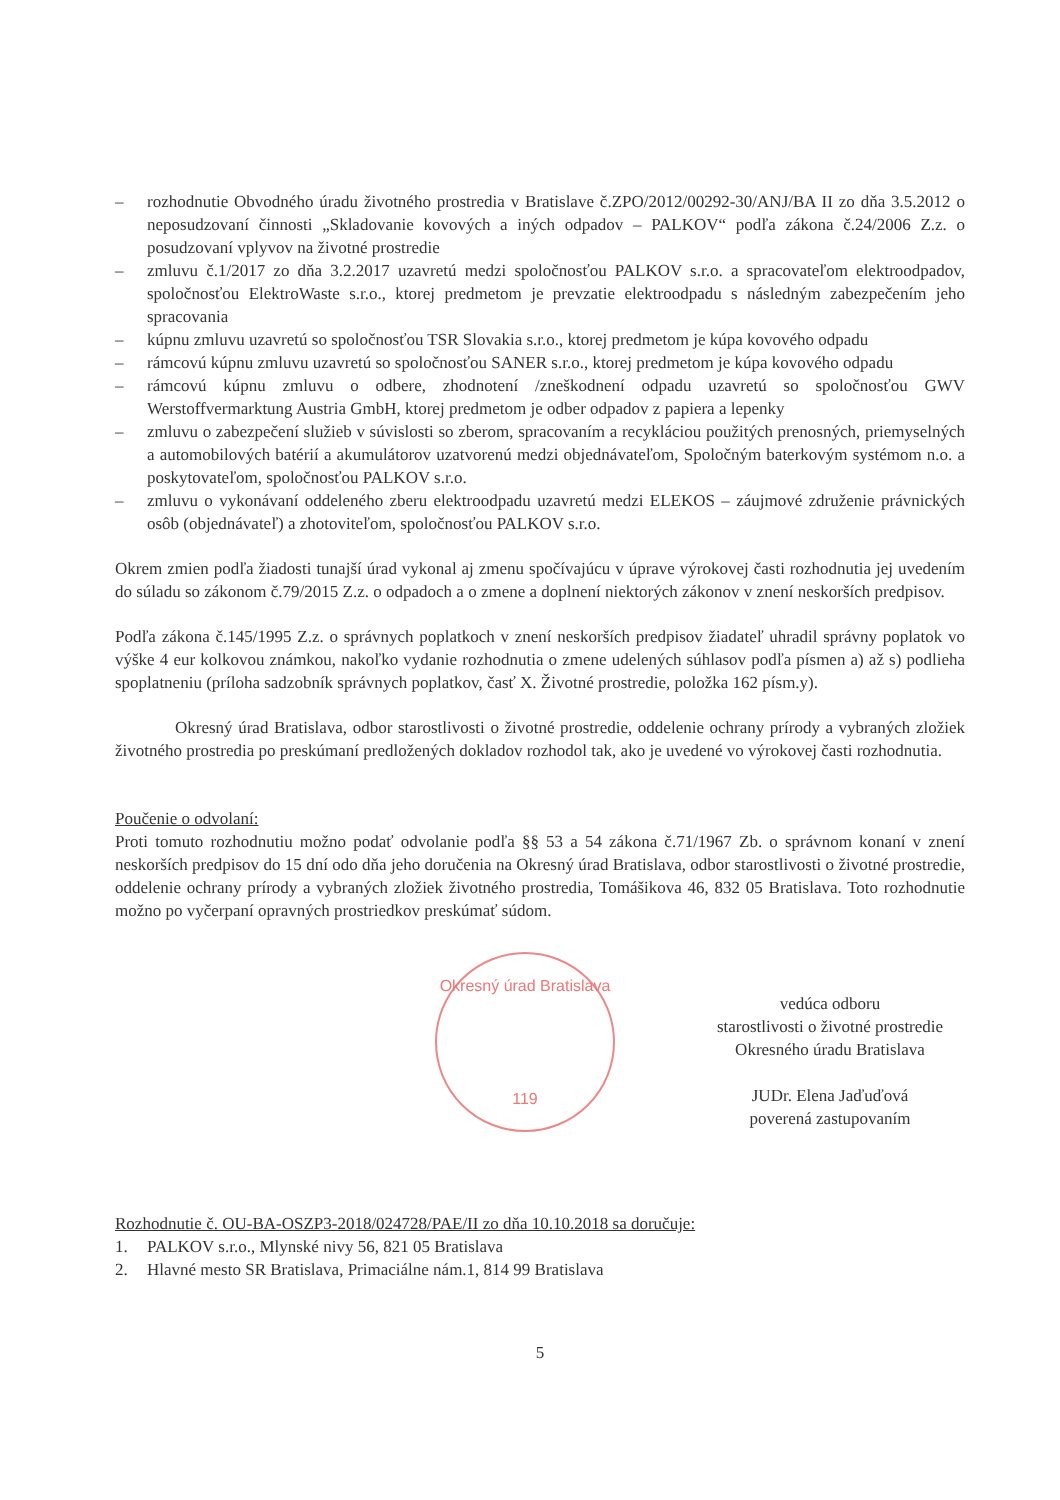– rozhodnutie Obvodného úradu životného prostredia v Bratislave č.ZPO/2012/00292-30/ANJ/BA II zo dňa 3.5.2012 o neposudzovaní činnosti „Skladovanie kovových a iných odpadov – PALKOV“ podľa zákona č.24/2006 Z.z. o posudzovaní vplyvov na životné prostredie
– zmluvu č.1/2017 zo dňa 3.2.2017 uzavretú medzi spoločnosťou PALKOV s.r.o. a spracovateľom elektroodpadov, spoločnosťou ElektroWaste s.r.o., ktorej predmetom je prevzatie elektroodpadu s následným zabezpečením jeho spracovania
– kúpnu zmluvu uzavretú so spoločnosťou TSR Slovakia s.r.o., ktorej predmetom je kúpa kovového odpadu
– rámcovú kúpnu zmluvu uzavretú so spoločnosťou SANER s.r.o., ktorej predmetom je kúpa kovového odpadu
– rámcovú kúpnu zmluvu o odbere, zhodnotení /zneškodnení odpadu uzavretú so spoločnosťou GWV Werstoffvermarktung Austria GmbH, ktorej predmetom je odber odpadov z papiera a lepenky
– zmluvu o zabezpečení služieb v súvislosti so zberom, spracovaním a recykláciou použitých prenosných, priemyselných a automobilových batérií a akumulátorov uzatvorenú medzi objednávateľom, Spoločným baterkovým systémom n.o. a poskytovateľom, spoločnosťou PALKOV s.r.o.
– zmluvu o vykonávaní oddeleného zberu elektroodpadu uzavretú medzi ELEKOS – záujmové združenie právnických osôb (objednávateľ) a zhotoviteľom, spoločnosťou PALKOV s.r.o.
Okrem zmien podľa žiadosti tunajší úrad vykonal aj zmenu spočívajúcu v úprave výrokovej časti rozhodnutia jej uvedením do súladu so zákonom č.79/2015 Z.z. o odpadoch a o zmene a doplnení niektorých zákonov v znení neskorších predpisov.
Podľa zákona č.145/1995 Z.z. o správnych poplatkoch v znení neskorších predpisov žiadateľ uhradil správny poplatok vo výške 4 eur kolkovou známkou, nakoľko vydanie rozhodnutia o zmene udelených súhlasov podľa písmen a) až s) podlieha spoplatneniu (príloha sadzobník správnych poplatkov, časť X. Životné prostredie, položka 162 písm.y).
Okresný úrad Bratislava, odbor starostlivosti o životné prostredie, oddelenie ochrany prírody a vybraných zložiek životného prostredia po preskúmaní predložených dokladov rozhodol tak, ako je uvedené vo výrokovej časti rozhodnutia.
Poučenie o odvolaní:
Proti tomuto rozhodnutiu možno podať odvolanie podľa §§ 53 a 54 zákona č.71/1967 Zb. o správnom konaní v znení neskorších predpisov do 15 dní odo dňa jeho doručenia na Okresný úrad Bratislava, odbor starostlivosti o životné prostredie, oddelenie ochrany prírody a vybraných zložiek životného prostredia, Tomášikova 46, 832 05 Bratislava. Toto rozhodnutie možno po vyčerpaní opravných prostriedkov preskúmať súdom.
Okresný úrad Bratislava
119
vedúca odboru
starostlivosti o životné prostredie
Okresného úradu Bratislava
JUDr. Elena Jaďuďová
poverená zastupovaním
Rozhodnutie č. OU-BA-OSZP3-2018/024728/PAE/II zo dňa 10.10.2018 sa doručuje:
1. PALKOV s.r.o., Mlynské nivy 56, 821 05 Bratislava
2. Hlavné mesto SR Bratislava, Primaciálne nám.1, 814 99 Bratislava
5